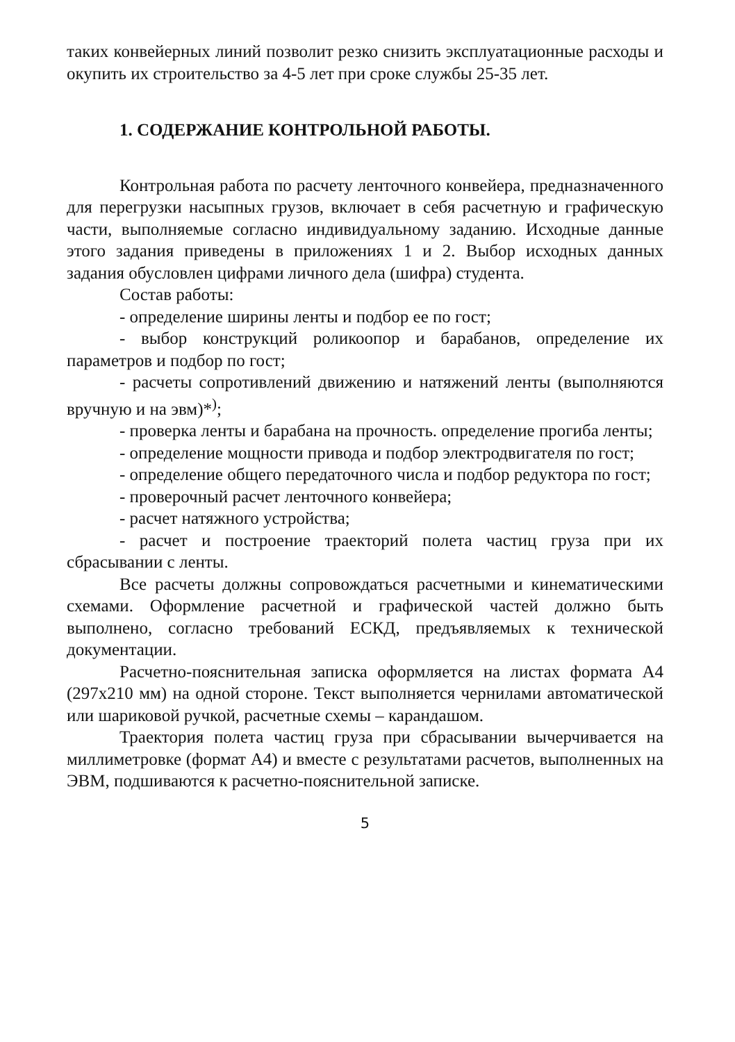таких конвейерных линий позволит резко снизить эксплуатационные расходы и окупить их строительство за 4-5 лет при сроке службы 25-35 лет.
1. СОДЕРЖАНИЕ КОНТРОЛЬНОЙ РАБОТЫ.
Контрольная работа по расчету ленточного конвейера, предназначенного для перегрузки насыпных грузов, включает в себя расчетную и графическую части, выполняемые согласно индивидуальному заданию. Исходные данные этого задания приведены в приложениях 1 и 2. Выбор исходных данных задания обусловлен цифрами личного дела (шифра) студента.
Состав работы:
- определение ширины ленты и подбор ее по гост;
- выбор конструкций роликоопор и барабанов, определение их параметров и подбор по гост;
- расчеты сопротивлений движению и натяжений ленты (выполняются вручную и на эвм)*<sup>)</sup>;
- проверка ленты и барабана на прочность. определение прогиба ленты;
- определение мощности привода и подбор электродвигателя по гост;
- определение общего передаточного числа и подбор редуктора по гост;
- проверочный расчет ленточного конвейера;
- расчет натяжного устройства;
- расчет и построение траекторий полета частиц груза при их сбрасывании с ленты.
Все расчеты должны сопровождаться расчетными и кинематическими схемами. Оформление расчетной и графической частей должно быть выполнено, согласно требований ЕСКД, предъявляемых к технической документации.
Расчетно-пояснительная записка оформляется на листах формата А4 (297х210 мм) на одной стороне. Текст выполняется чернилами автоматической или шариковой ручкой, расчетные схемы – карандашом.
Траектория полета частиц груза при сбрасывании вычерчивается на миллиметровке (формат А4) и вместе с результатами расчетов, выполненных на ЭВМ, подшиваются к расчетно-пояснительной записке.
5